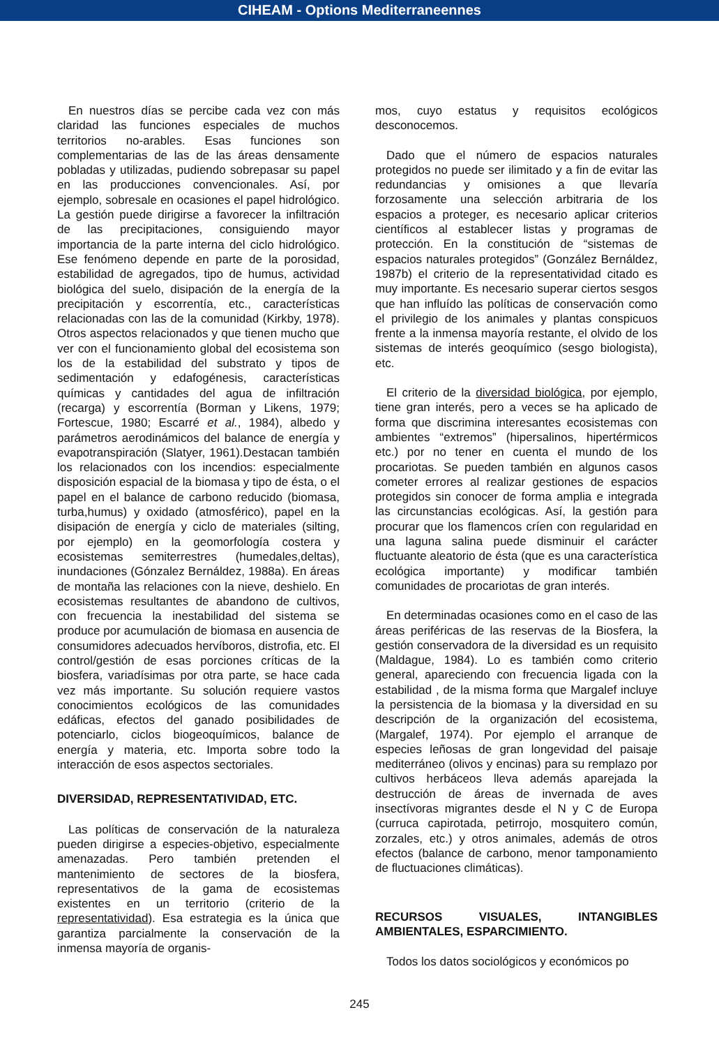CIHEAM - Options Mediterraneennes
En nuestros días se percibe cada vez con más claridad las funciones especiales de muchos territorios no-arables. Esas funciones son complementarias de las de las áreas densamente pobladas y utilizadas, pudiendo sobrepasar su papel en las producciones convencionales. Así, por ejemplo, sobresale en ocasiones el papel hidrológico. La gestión puede dirigirse a favorecer la infiltración de las precipitaciones, consiguiendo mayor importancia de la parte interna del ciclo hidrológico. Ese fenómeno depende en parte de la porosidad, estabilidad de agregados, tipo de humus, actividad biológica del suelo, disipación de la energía de la precipitación y escorrentía, etc., características relacionadas con las de la comunidad (Kirkby, 1978). Otros aspectos relacionados y que tienen mucho que ver con el funcionamiento global del ecosistema son los de la estabilidad del substrato y tipos de sedimentación y edafogénesis, características químicas y cantidades del agua de infiltración (recarga) y escorrentía (Borman y Likens, 1979; Fortescue, 1980; Escarré et al., 1984), albedo y parámetros aerodinámicos del balance de energía y evapotranspiración (Slatyer, 1961).Destacan también los relacionados con los incendios: especialmente disposición espacial de la biomasa y tipo de ésta, o el papel en el balance de carbono reducido (biomasa, turba,humus) y oxidado (atmosférico), papel en la disipación de energía y ciclo de materiales (silting, por ejemplo) en la geomorfología costera y ecosistemas semiterrestres (humedales,deltas), inundaciones (Gónzalez Bernáldez, 1988a). En áreas de montaña las relaciones con la nieve, deshielo. En ecosistemas resultantes de abandono de cultivos, con frecuencia la inestabilidad del sistema se produce por acumulación de biomasa en ausencia de consumidores adecuados hervíboros, distrofia, etc. El control/gestión de esas porciones críticas de la biosfera, variadísimas por otra parte, se hace cada vez más importante. Su solución requiere vastos conocimientos ecológicos de las comunidades edáficas, efectos del ganado posibilidades de potenciarlo, ciclos biogeoquímicos, balance de energía y materia, etc. Importa sobre todo la interacción de esos aspectos sectoriales.
DIVERSIDAD, REPRESENTATIVIDAD, ETC.
Las políticas de conservación de la naturaleza pueden dirigirse a especies-objetivo, especialmente amenazadas. Pero también pretenden el mantenimiento de sectores de la biosfera, representativos de la gama de ecosistemas existentes en un territorio (criterio de la representatividad). Esa estrategia es la única que garantiza parcialmente la conservación de la inmensa mayoría de organis-
mos, cuyo estatus y requisitos ecológicos desconocemos.
Dado que el número de espacios naturales protegidos no puede ser ilimitado y a fin de evitar las redundancias y omisiones a que llevaría forzosamente una selección arbitraria de los espacios a proteger, es necesario aplicar criterios científicos al establecer listas y programas de protección. En la constitución de “sistemas de espacios naturales protegidos” (González Bernáldez, 1987b) el criterio de la representatividad citado es muy importante. Es necesario superar ciertos sesgos que han influído las políticas de conservación como el privilegio de los animales y plantas conspicuos frente a la inmensa mayoría restante, el olvido de los sistemas de interés geoquímico (sesgo biologista), etc.
El criterio de la diversidad biológica, por ejemplo, tiene gran interés, pero a veces se ha aplicado de forma que discrimina interesantes ecosistemas con ambientes “extremos” (hipersalinos, hipertérmicos etc.) por no tener en cuenta el mundo de los procariotas. Se pueden también en algunos casos cometer errores al realizar gestiones de espacios protegidos sin conocer de forma amplia e integrada las circunstancias ecológicas. Así, la gestión para procurar que los flamencos críen con regularidad en una laguna salina puede disminuir el carácter fluctuante aleatorio de ésta (que es una característica ecológica importante) y modificar también comunidades de procariotas de gran interés.
En determinadas ocasiones como en el caso de las áreas periféricas de las reservas de la Biosfera, la gestión conservadora de la diversidad es un requisito (Maldague, 1984). Lo es también como criterio general, apareciendo con frecuencia ligada con la estabilidad , de la misma forma que Margalef incluye la persistencia de la biomasa y la diversidad en su descripción de la organización del ecosistema, (Margalef, 1974). Por ejemplo el arranque de especies leñosas de gran longevidad del paisaje mediterráneo (olivos y encinas) para su remplazo por cultivos herbáceos lleva además aparejada la destrucción de áreas de invernada de aves insectívoras migrantes desde el N y C de Europa (curruca capirotada, petirrojo, mosquitero común, zorzales, etc.) y otros animales, además de otros efectos (balance de carbono, menor tamponamiento de fluctuaciones climáticas).
RECURSOS VISUALES, INTANGIBLES AMBIENTALES, ESPARCIMIENTO.
Todos los datos sociológicos y económicos po
245